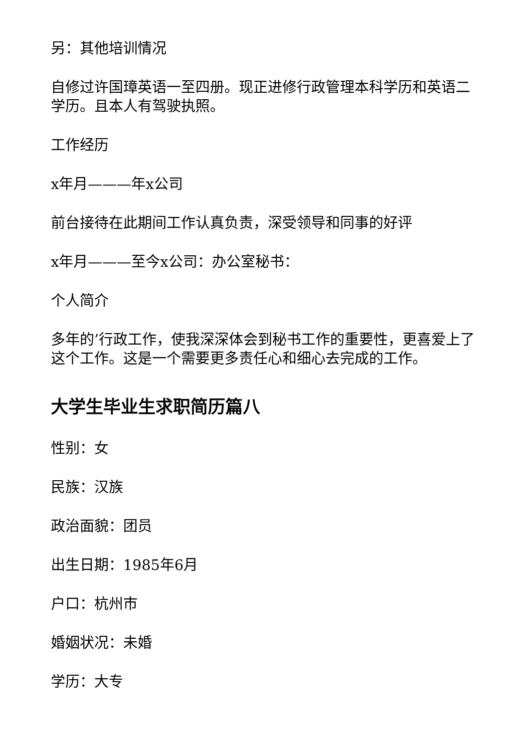另：其他培训情况
自修过许国璋英语一至四册。现正进修行政管理本科学历和英语二学历。且本人有驾驶执照。
工作经历
x年月———年x公司
前台接待在此期间工作认真负责，深受领导和同事的好评
x年月———至今x公司：办公室秘书：
个人简介
多年的’行政工作，使我深深体会到秘书工作的重要性，更喜爱上了这个工作。这是一个需要更多责任心和细心去完成的工作。
大学生毕业生求职简历篇八
性别：女
民族：汉族
政治面貌：团员
出生日期：1985年6月
户口：杭州市
婚姻状况：未婚
学历：大专